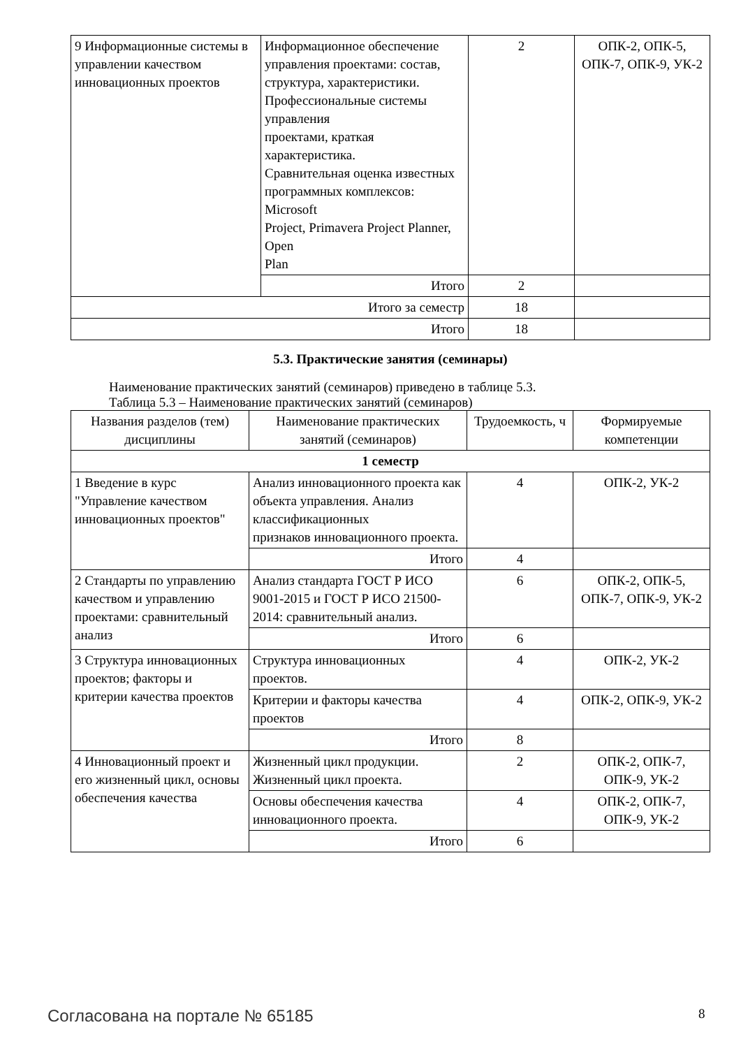| 9 Информационные системы в управлении качеством инновационных проектов | Информационное обеспечение управления проектами: состав, структура, характеристики. Профессиональные системы управления проектами, краткая характеристика. Сравнительная оценка известных программных комплексов: Microsoft Project, Primavera Project Planner, Open Plan | 2 | ОПК-2, ОПК-5, ОПК-7, ОПК-9, УК-2 |
| | Итого | 2 | |
| Итого за семестр | | 18 | |
| Итого | | 18 | |
5.3. Практические занятия (семинары)
Наименование практических занятий (семинаров) приведено в таблице 5.3.
Таблица 5.3 – Наименование практических занятий (семинаров)
| Названия разделов (тем) дисциплины | Наименование практических занятий (семинаров) | Трудоемкость, ч | Формируемые компетенции |
| --- | --- | --- | --- |
| 1 семестр | | | |
| 1 Введение в курс "Управление качеством инновационных проектов" | Анализ инновационного проекта как объекта управления. Анализ классификационных признаков инновационного проекта. | 4 | ОПК-2, УК-2 |
| | Итого | 4 | |
| 2 Стандарты по управлению качеством и управлению проектами: сравнительный анализ | Анализ стандарта ГОСТ Р ИСО 9001-2015 и ГОСТ Р ИСО 21500-2014: сравнительный анализ. | 6 | ОПК-2, ОПК-5, ОПК-7, ОПК-9, УК-2 |
| | Итого | 6 | |
| 3 Структура инновационных проектов; факторы и критерии качества проектов | Структура инновационных проектов. | 4 | ОПК-2, УК-2 |
| | Критерии и факторы качества проектов | 4 | ОПК-2, ОПК-9, УК-2 |
| | Итого | 8 | |
| 4 Инновационный проект и его жизненный цикл, основы обеспечения качества | Жизненный цикл продукции. Жизненный цикл проекта. | 2 | ОПК-2, ОПК-7, ОПК-9, УК-2 |
| | Основы обеспечения качества инновационного проекта. | 4 | ОПК-2, ОПК-7, ОПК-9, УК-2 |
| | Итого | 6 | |
Согласована на портале № 65185 8